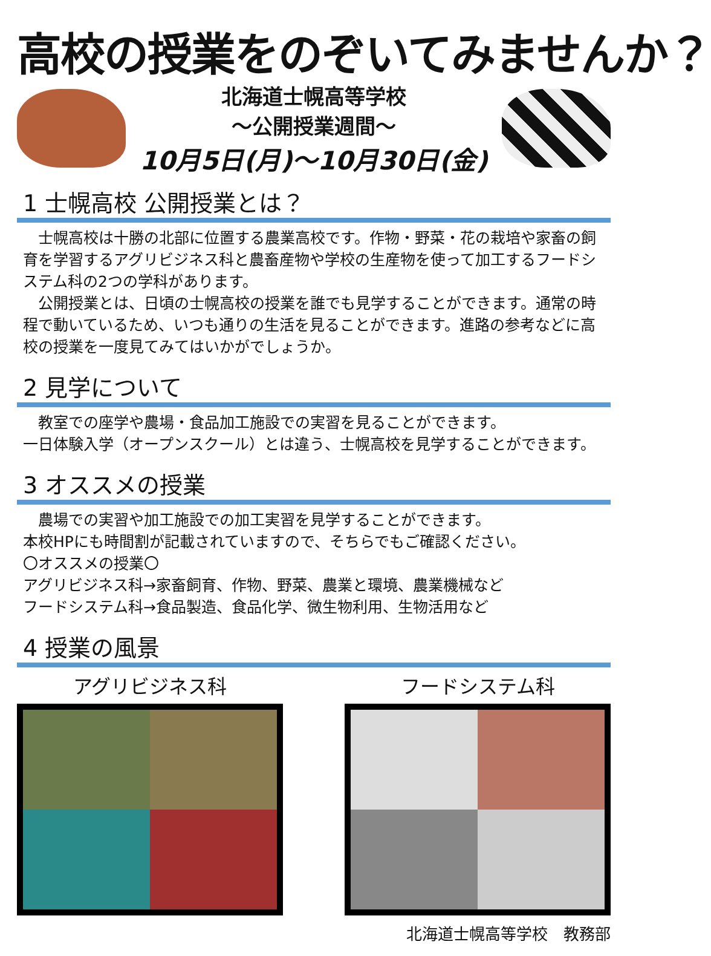高校の授業をのぞいてみませんか？
北海道士幌高等学校
～公開授業週間～
10月5日(月)～10月30日(金)
1 士幌高校 公開授業とは？
　士幌高校は十勝の北部に位置する農業高校です。作物・野菜・花の栽培や家畜の飼育を学習するアグリビジネス科と農畜産物や学校の生産物を使って加工するフードシステム科の2つの学科があります。
　公開授業とは、日頃の士幌高校の授業を誰でも見学することができます。通常の時程で動いているため、いつも通りの生活を見ることができます。進路の参考などに高校の授業を一度見てみてはいかがでしょうか。
2 見学について
　教室での座学や農場・食品加工施設での実習を見ることができます。
一日体験入学（オープンスクール）とは違う、士幌高校を見学することができます。
3 オススメの授業
　農場での実習や加工施設での加工実習を見学することができます。
本校HPにも時間割が記載されていますので、そちらでもご確認ください。
〇オススメの授業〇
アグリビジネス科→家畜飼育、作物、野菜、農業と環境、農業機械など
フードシステム科→食品製造、食品化学、微生物利用、生物活用など
4 授業の風景
アグリビジネス科 フードシステム科
北海道士幌高等学校　教務部